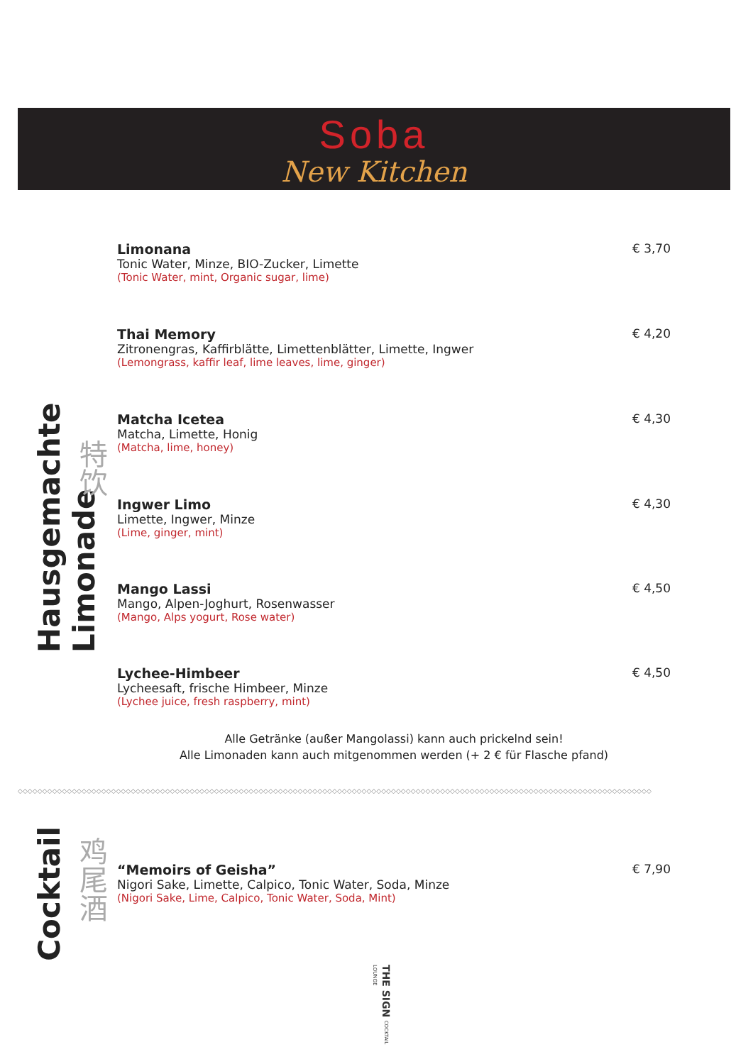Soba
New Kitchen
Hausgemachte Limonade
特饮
Limonana
Tonic Water, Minze, BIO-Zucker, Limette
(Tonic Water, mint, Organic sugar, lime)
€ 3,70
Thai Memory
Zitronengras, Kaffirblätte, Limettenblätter, Limette, Ingwer
(Lemongrass, kaffir leaf, lime leaves, lime, ginger)
€ 4,20
Matcha Icetea
Matcha, Limette, Honig
(Matcha, lime, honey)
€ 4,30
Ingwer Limo
Limette, Ingwer, Minze
(Lime, ginger, mint)
€ 4,30
Mango Lassi
Mango, Alpen-Joghurt, Rosenwasser
(Mango, Alps yogurt, Rose water)
€ 4,50
Lychee-Himbeer
Lycheesaft, frische Himbeer, Minze
(Lychee juice, fresh raspberry, mint)
€ 4,50
Alle Getränke (außer Mangolassi) kann auch prickelnd sein!
Alle Limonaden kann auch mitgenommen werden (+ 2 € für Flasche pfand)
◇◇◇◇◇◇◇◇◇◇◇◇◇◇◇◇◇◇◇◇◇◇◇◇◇◇◇◇◇◇◇◇◇◇◇◇◇◇◇◇◇◇◇◇◇◇◇◇◇◇◇◇◇◇◇◇◇◇◇◇◇◇◇◇◇◇◇◇◇◇◇◇◇◇◇◇◇◇◇◇◇◇◇◇◇◇◇◇◇◇◇◇◇◇◇◇◇◇◇◇◇◇◇◇◇◇◇◇◇◇◇◇◇◇◇◇◇◇◇◇◇◇◇◇◇◇◇◇◇
Cocktail
鸡尾酒
“Memoirs of Geisha”
Nigori Sake, Limette, Calpico, Tonic Water, Soda, Minze
(Nigori Sake, Lime, Calpico, Tonic Water, Soda, Mint)
€ 7,90
THE SIGN COCKTAIL LOUNGE